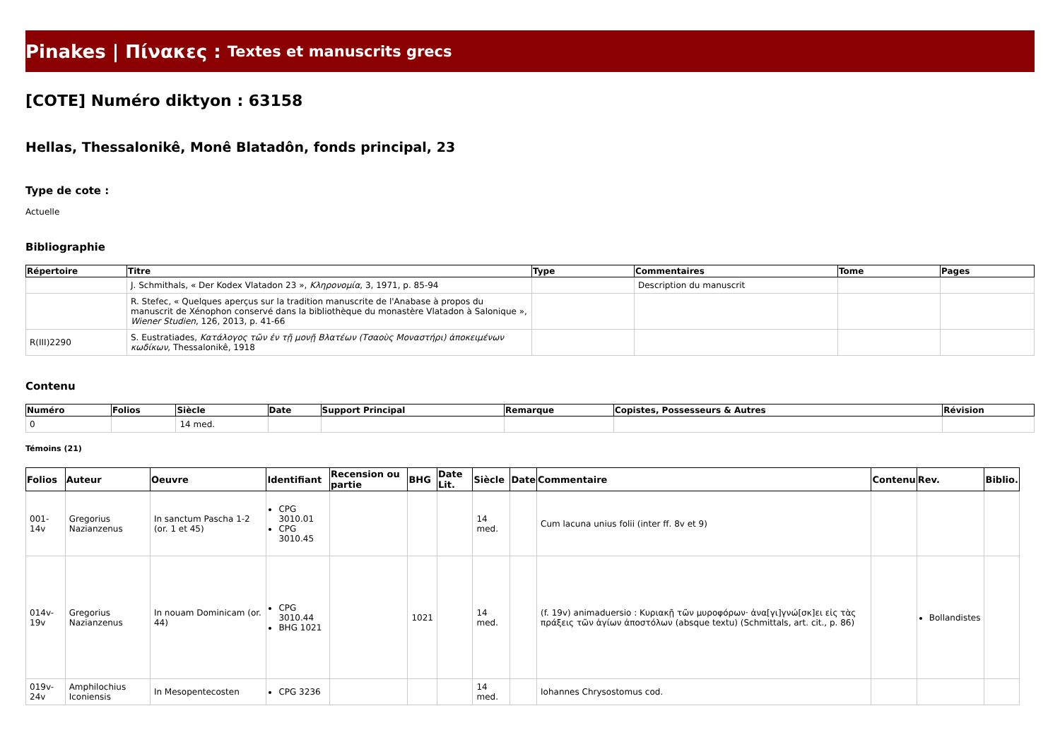Pinakes | Πίνακες : Textes et manuscrits grecs
[COTE] Numéro diktyon : 63158
Hellas, Thessalonikê, Monê Blatadôn, fonds principal, 23
Type de cote :
Actuelle
Bibliographie
| Répertoire | Titre | Type | Commentaires | Tome | Pages |
| --- | --- | --- | --- | --- | --- |
| | J. Schmithals, « Der Kodex Vlatadon 23 », Κληρονομία , 3, 1971, p. 85-94 | | Description du manuscrit | | |
| | R. Stefec, « Quelques aperçus sur la tradition manuscrite de l'Anabase à propos du manuscrit de Xénophon conservé dans la bibliothèque du monastère Vlatadon à Salonique », Wiener Studien , 126, 2013, p. 41-66 | | | | |
| R(III)2290 | S. Eustratiades, Κατάλογος τῶν ἐν τῇ μονῇ Βλατέων (Τσαοὺς Μοναστήρι) ἀποκειμένων κωδίκων , Thessalonikê, 1918 | | | | |
Contenu
| Numéro | Folios | Siècle | Date | Support Principal | Remarque | Copistes, Possesseurs & Autres | Révision |
| --- | --- | --- | --- | --- | --- | --- | --- |
| 0 | | 14 med. | | | | | |
Témoins (21)
| Folios | Auteur | Oeuvre | Identifiant | Recension ou partie | BHG | Date Lit. | Siècle | Date | Commentaire | Contenu | Rev. | Biblio. |
| --- | --- | --- | --- | --- | --- | --- | --- | --- | --- | --- | --- | --- |
| 001-14v | Gregorius Nazianzenus | In sanctum Pascha 1-2 (or. 1 et 45) | CPG 3010.01 CPG 3010.45 | | | | 14 med. | | Cum lacuna unius folii (inter ff. 8v et 9) | | | |
| 014v-19v | Gregorius Nazianzenus | In nouam Dominicam (or. 44) | CPG 3010.44 BHG 1021 | | 1021 | | 14 med. | | (f. 19v) animaduersio : Κυριακῇ τῶν μυροφόρων· ἀνα[γι]γνώ[σκ]ει εἰς τὰς πράξεις τῶν ἁγίων ἀποστόλων (absque textu) (Schmittals, art. cit., p. 86) | | Bollandistes | |
| 019v-24v | Amphilochius Iconiensis | In Mesopentecosten | CPG 3236 | | | | 14 med. | | Iohannes Chrysostomus cod. | | | |